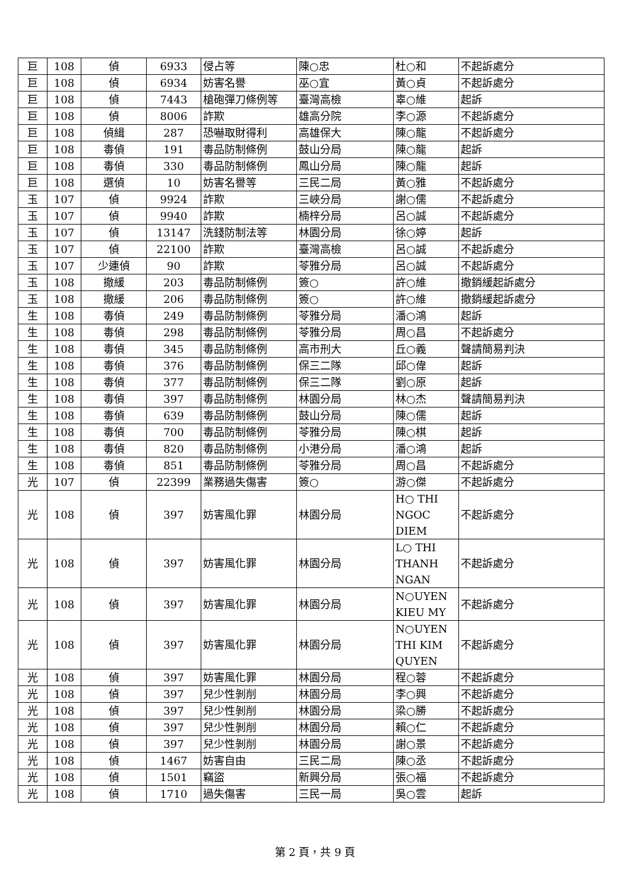| 巨 | 108 | 偵 | 6933 | 侵占等 | 陳○忠 | 杜○和 | 不起訴處分 |
| 巨 | 108 | 偵 | 6934 | 妨害名譽 | 巫○宜 | 黃○貞 | 不起訴處分 |
| 巨 | 108 | 偵 | 7443 | 槍砲彈刀條例等 | 臺灣高檢 | 辜○維 | 起訴 |
| 巨 | 108 | 偵 | 8006 | 詐欺 | 雄高分院 | 李○源 | 不起訴處分 |
| 巨 | 108 | 偵緝 | 287 | 恐嚇取財得利 | 高雄保大 | 陳○龍 | 不起訴處分 |
| 巨 | 108 | 毒偵 | 191 | 毒品防制條例 | 鼓山分局 | 陳○龍 | 起訴 |
| 巨 | 108 | 毒偵 | 330 | 毒品防制條例 | 鳳山分局 | 陳○龍 | 起訴 |
| 巨 | 108 | 選偵 | 10 | 妨害名譽等 | 三民二局 | 黃○雅 | 不起訴處分 |
| 玉 | 107 | 偵 | 9924 | 詐欺 | 三峽分局 | 謝○儒 | 不起訴處分 |
| 玉 | 107 | 偵 | 9940 | 詐欺 | 楠梓分局 | 呂○誠 | 不起訴處分 |
| 玉 | 107 | 偵 | 13147 | 洗錢防制法等 | 林園分局 | 徐○婷 | 起訴 |
| 玉 | 107 | 偵 | 22100 | 詐欺 | 臺灣高檢 | 呂○誠 | 不起訴處分 |
| 玉 | 107 | 少連偵 | 90 | 詐欺 | 苓雅分局 | 呂○誠 | 不起訴處分 |
| 玉 | 108 | 撤緩 | 203 | 毒品防制條例 | 簽○ | 許○維 | 撤銷緩起訴處分 |
| 玉 | 108 | 撤緩 | 206 | 毒品防制條例 | 簽○ | 許○維 | 撤銷緩起訴處分 |
| 生 | 108 | 毒偵 | 249 | 毒品防制條例 | 苓雅分局 | 潘○鴻 | 起訴 |
| 生 | 108 | 毒偵 | 298 | 毒品防制條例 | 苓雅分局 | 周○昌 | 不起訴處分 |
| 生 | 108 | 毒偵 | 345 | 毒品防制條例 | 高市刑大 | 丘○義 | 聲請簡易判決 |
| 生 | 108 | 毒偵 | 376 | 毒品防制條例 | 保三二隊 | 邱○偉 | 起訴 |
| 生 | 108 | 毒偵 | 377 | 毒品防制條例 | 保三二隊 | 劉○原 | 起訴 |
| 生 | 108 | 毒偵 | 397 | 毒品防制條例 | 林園分局 | 林○杰 | 聲請簡易判決 |
| 生 | 108 | 毒偵 | 639 | 毒品防制條例 | 鼓山分局 | 陳○儒 | 起訴 |
| 生 | 108 | 毒偵 | 700 | 毒品防制條例 | 苓雅分局 | 陳○棋 | 起訴 |
| 生 | 108 | 毒偵 | 820 | 毒品防制條例 | 小港分局 | 潘○鴻 | 起訴 |
| 生 | 108 | 毒偵 | 851 | 毒品防制條例 | 苓雅分局 | 周○昌 | 不起訴處分 |
| 光 | 107 | 偵 | 22399 | 業務過失傷害 | 簽○ | 游○傑 | 不起訴處分 |
| 光 | 108 | 偵 | 397 | 妨害風化罪 | 林園分局 | H○ THI NGOC DIEM | 不起訴處分 |
| 光 | 108 | 偵 | 397 | 妨害風化罪 | 林園分局 | L○ THI THANH NGAN | 不起訴處分 |
| 光 | 108 | 偵 | 397 | 妨害風化罪 | 林園分局 | N○UYEN KIEU MY | 不起訴處分 |
| 光 | 108 | 偵 | 397 | 妨害風化罪 | 林園分局 | N○UYEN THI KIM QUYEN | 不起訴處分 |
| 光 | 108 | 偵 | 397 | 妨害風化罪 | 林園分局 | 程○蓉 | 不起訴處分 |
| 光 | 108 | 偵 | 397 | 兒少性剝削 | 林園分局 | 李○興 | 不起訴處分 |
| 光 | 108 | 偵 | 397 | 兒少性剝削 | 林園分局 | 梁○勝 | 不起訴處分 |
| 光 | 108 | 偵 | 397 | 兒少性剝削 | 林園分局 | 賴○仁 | 不起訴處分 |
| 光 | 108 | 偵 | 397 | 兒少性剝削 | 林園分局 | 謝○景 | 不起訴處分 |
| 光 | 108 | 偵 | 1467 | 妨害自由 | 三民二局 | 陳○丞 | 不起訴處分 |
| 光 | 108 | 偵 | 1501 | 竊盜 | 新興分局 | 張○福 | 不起訴處分 |
| 光 | 108 | 偵 | 1710 | 過失傷害 | 三民一局 | 吳○雲 | 起訴 |
第 2 頁，共 9 頁